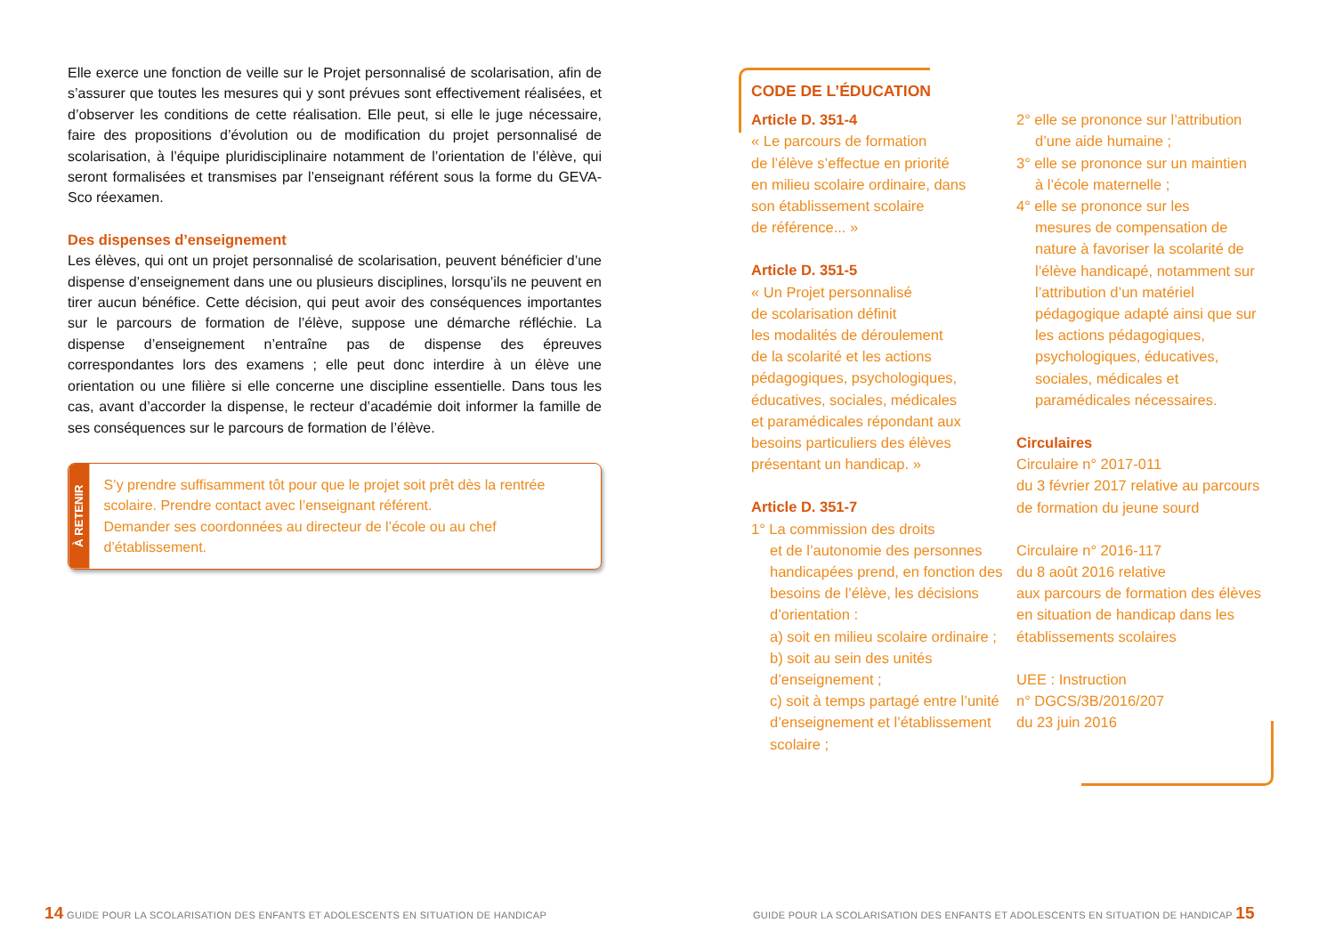Elle exerce une fonction de veille sur le Projet personnalisé de scolarisation, afin de s’assurer que toutes les mesures qui y sont prévues sont effectivement réalisées, et d’observer les conditions de cette réalisation. Elle peut, si elle le juge nécessaire, faire des propositions d’évolution ou de modification du projet personnalisé de scolarisation, à l’équipe pluridisciplinaire notamment de l’orientation de l’élève, qui seront formalisées et transmises par l’enseignant référent sous la forme du GEVA-Sco réexamen.
Des dispenses d’enseignement
Les élèves, qui ont un projet personnalisé de scolarisation, peuvent bénéficier d’une dispense d’enseignement dans une ou plusieurs disciplines, lorsqu’ils ne peuvent en tirer aucun bénéfice. Cette décision, qui peut avoir des conséquences importantes sur le parcours de formation de l’élève, suppose une démarche réfléchie. La dispense d’enseignement n’entraîne pas de dispense des épreuves correspondantes lors des examens ; elle peut donc interdire à un élève une orientation ou une filière si elle concerne une discipline essentielle. Dans tous les cas, avant d’accorder la dispense, le recteur d’académie doit informer la famille de ses conséquences sur le parcours de formation de l’élève.
À RETENIR
S’y prendre suffisamment tôt pour que le projet soit prêt dès la rentrée scolaire. Prendre contact avec l’enseignant référent.
Demander ses coordonnées au directeur de l’école ou au chef d’établissement.
CODE DE L’ÉDUCATION
Article D. 351-4
« Le parcours de formation
de l’élève s’effectue en priorité
en milieu scolaire ordinaire, dans
son établissement scolaire
de référence... »
Article D. 351-5
« Un Projet personnalisé
de scolarisation définit
les modalités de déroulement
de la scolarité et les actions
pédagogiques, psychologiques,
éducatives, sociales, médicales
et paramédicales répondant aux
besoins particuliers des élèves
présentant un handicap. »
Article D. 351-7
1° La commission des droits
et de l’autonomie des personnes handicapées prend, en fonction des besoins de l’élève, les décisions d’orientation :
a) soit en milieu scolaire ordinaire ;
b) soit au sein des unités d’enseignement ;
c) soit à temps partagé entre l’unité d’enseignement et l’établissement scolaire ;
2° elle se prononce sur l’attribution
d’une aide humaine ;
3° elle se prononce sur un maintien
à l’école maternelle ;
4° elle se prononce sur les
mesures de compensation de nature à favoriser la scolarité de l’élève handicapé, notamment sur l’attribution d’un matériel pédagogique adapté ainsi que sur les actions pédagogiques, psychologiques, éducatives, sociales, médicales et paramédicales nécessaires.
Circulaires
Circulaire n° 2017-011
du 3 février 2017 relative au parcours de formation du jeune sourd
Circulaire n° 2016-117
du 8 août 2016 relative
aux parcours de formation des élèves en situation de handicap dans les établissements scolaires
UEE : Instruction
n° DGCS/3B/2016/207
du 23 juin 2016
14 GUIDE POUR LA SCOLARISATION DES ENFANTS ET ADOLESCENTS EN SITUATION DE HANDICAP
GUIDE POUR LA SCOLARISATION DES ENFANTS ET ADOLESCENTS EN SITUATION DE HANDICAP 15